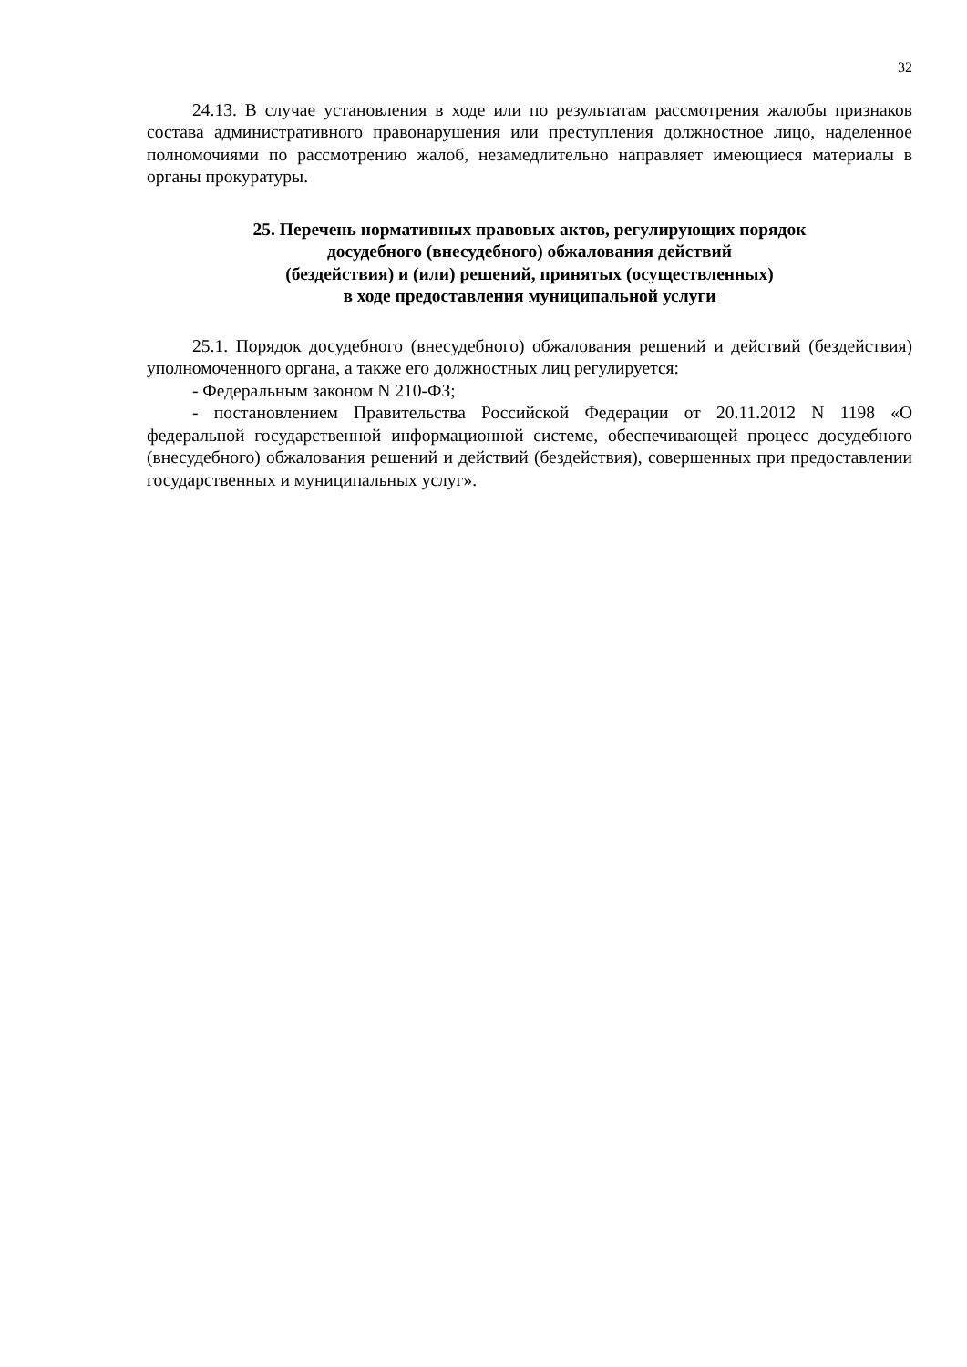32
24.13. В случае установления в ходе или по результатам рассмотрения жалобы признаков состава административного правонарушения или преступления должностное лицо, наделенное полномочиями по рассмотрению жалоб, незамедлительно направляет имеющиеся материалы в органы прокуратуры.
25. Перечень нормативных правовых актов, регулирующих порядок
досудебного (внесудебного) обжалования действий
(бездействия) и (или) решений, принятых (осуществленных)
в ходе предоставления муниципальной услуги
25.1. Порядок досудебного (внесудебного) обжалования решений и действий (бездействия) уполномоченного органа, а также его должностных лиц регулируется:
- Федеральным законом N 210-ФЗ;
- постановлением Правительства Российской Федерации от 20.11.2012 N 1198 «О федеральной государственной информационной системе, обеспечивающей процесс досудебного (внесудебного) обжалования решений и действий (бездействия), совершенных при предоставлении государственных и муниципальных услуг».